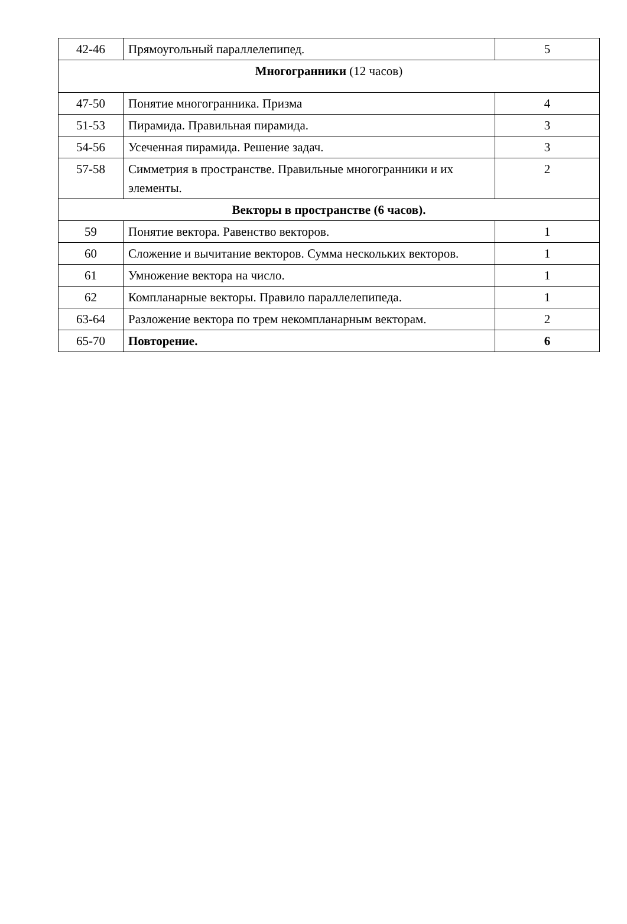| 42-46 | Прямоугольный параллелепипед. | 5 |
| Многогранники (12 часов) | | |
| 47-50 | Понятие многогранника. Призма | 4 |
| 51-53 | Пирамида. Правильная пирамида. | 3 |
| 54-56 | Усеченная пирамида. Решение задач. | 3 |
| 57-58 | Симметрия в пространстве. Правильные многогранники и их элементы. | 2 |
| Векторы в пространстве (6 часов). | | |
| 59 | Понятие вектора. Равенство векторов. | 1 |
| 60 | Сложение и вычитание векторов. Сумма нескольких векторов. | 1 |
| 61 | Умножение вектора на число. | 1 |
| 62 | Компланарные векторы. Правило параллелепипеда. | 1 |
| 63-64 | Разложение вектора по трем некомпланарным векторам. | 2 |
| 65-70 | Повторение. | 6 |